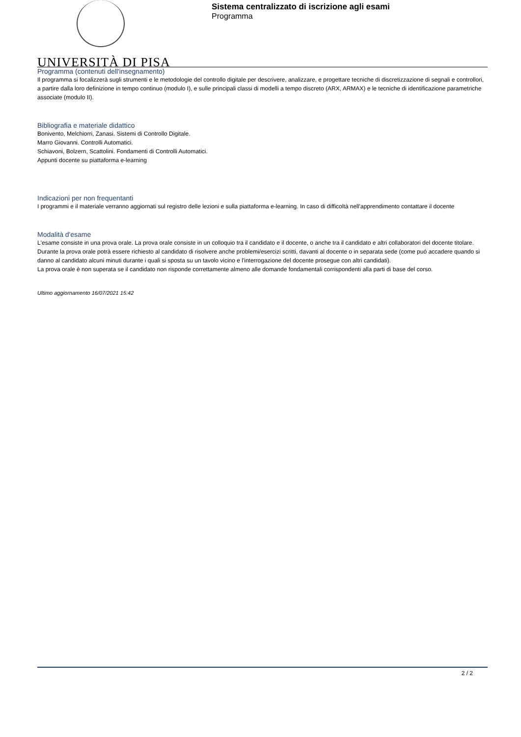UNIVERSITÀ DI PISA
Sistema centralizzato di iscrizione agli esami
Programma
Programma (contenuti dell'insegnamento)
Il programma si focalizzerà sugli strumenti e le metodologie del controllo digitale per descrivere, analizzare, e progettare tecniche di discretizzazione di segnali e controllori, a partire dalla loro definizione in tempo continuo (modulo I), e sulle principali classi di modelli a tempo discreto (ARX, ARMAX) e le tecniche di identificazione parametriche associate (modulo II).
Bibliografia e materiale didattico
Bonivento, Melchiorri, Zanasi. Sistemi di Controllo Digitale.
Marro Giovanni. Controlli Automatici.
Schiavoni, Bolzern, Scattolini. Fondamenti di Controlli Automatici.
Appunti docente su piattaforma e-learning
Indicazioni per non frequentanti
I programmi e il materiale verranno aggiornati sul registro delle lezioni e sulla piattaforma e-learning. In caso di difficoltà nell'apprendimento contattare il docente
Modalità d'esame
L'esame consiste in una prova orale. La prova orale consiste in un colloquio tra il candidato e il docente, o anche tra il candidato e altri collaboratori del docente titolare. Durante la prova orale potrà essere richiesto al candidato di risolvere anche problemi/esercizi scritti, davanti al docente o in separata sede (come puó accadere quando si danno al candidato alcuni minuti durante i quali si sposta su un tavolo vicino e l'interrogazione del docente prosegue con altri candidati).
La prova orale è non superata se il candidato non risponde correttamente almeno alle domande fondamentali corrispondenti alla parti di base del corso.
Ultimo aggiornamento 16/07/2021 15:42
2 / 2